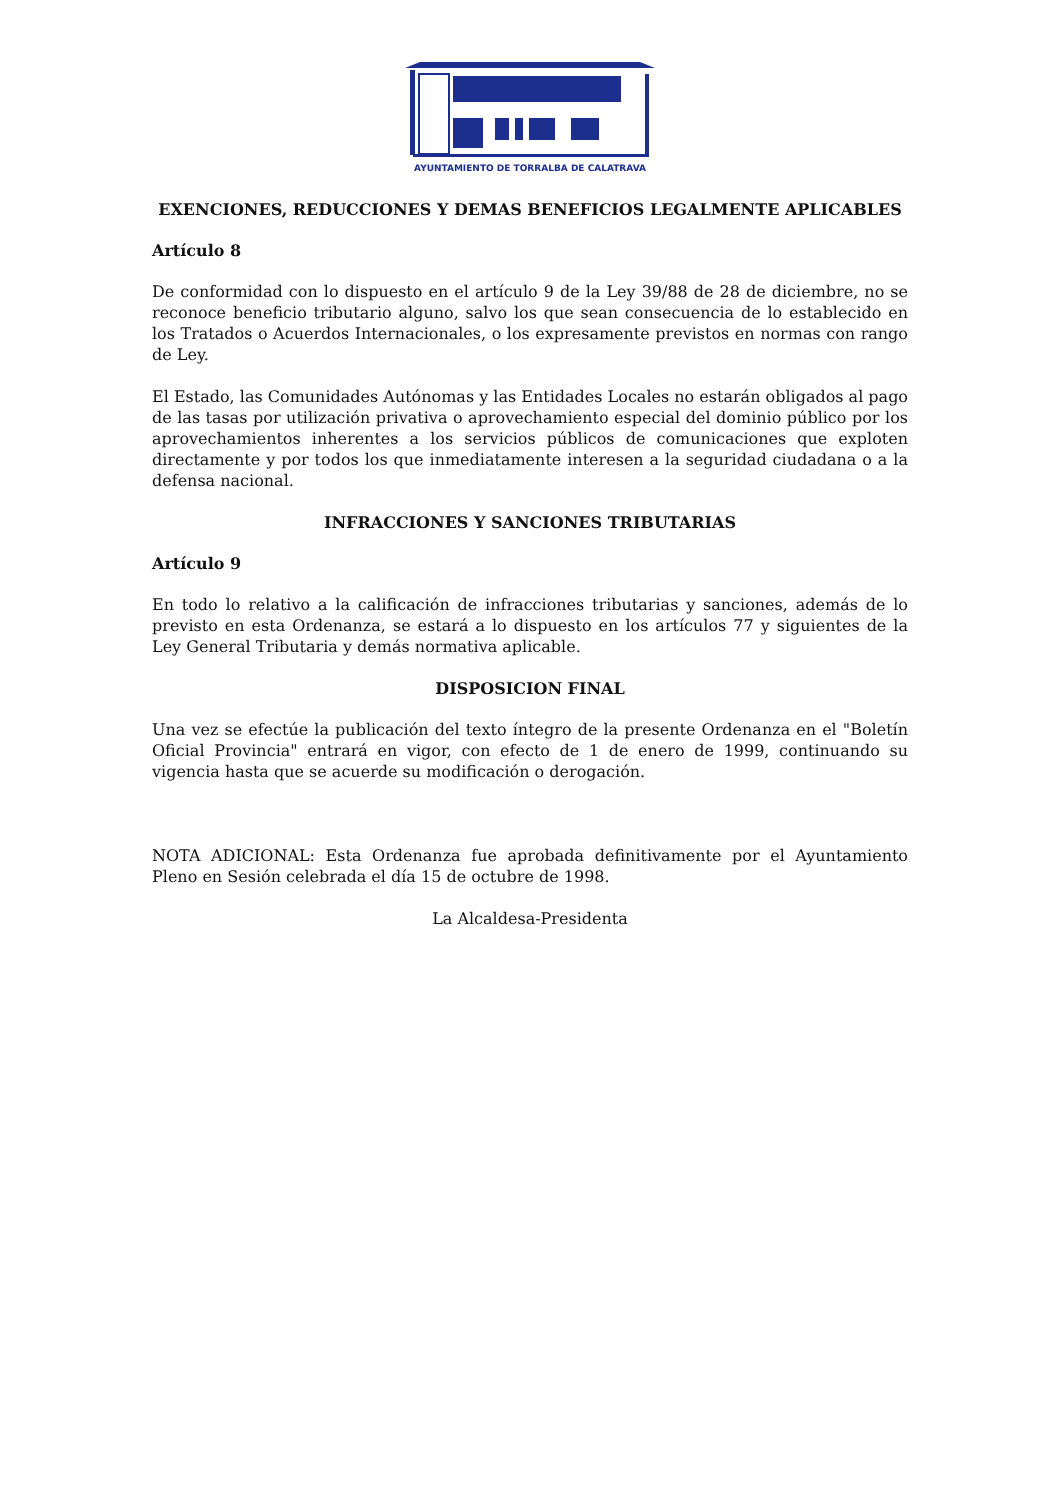AYUNTAMIENTO DE TORRALBA DE CALATRAVA
EXENCIONES, REDUCCIONES Y DEMAS BENEFICIOS LEGALMENTE APLICABLES
Artículo 8
De conformidad con lo dispuesto en el artículo 9 de la Ley 39/88 de 28 de diciembre, no se reconoce beneficio tributario alguno, salvo los que sean consecuencia de lo establecido en los Tratados o Acuerdos Internacionales, o los expresamente previstos en normas con rango de Ley.
El Estado, las Comunidades Autónomas y las Entidades Locales no estarán obligados al pago de las tasas por utilización privativa o aprovechamiento especial del dominio público por los aprovechamientos inherentes a los servicios públicos de comunicaciones que exploten directamente y por todos los que inmediatamente interesen a la seguridad ciudadana o a la defensa nacional.
INFRACCIONES Y SANCIONES TRIBUTARIAS
Artículo 9
En todo lo relativo a la calificación de infracciones tributarias y sanciones, además de lo previsto en esta Ordenanza, se estará a lo dispuesto en los artículos 77 y siguientes de la Ley General Tributaria y demás normativa aplicable.
DISPOSICION FINAL
Una vez se efectúe la publicación del texto íntegro de la presente Ordenanza en el "Boletín Oficial Provincia" entrará en vigor, con efecto de 1 de enero de 1999, continuando su vigencia hasta que se acuerde su modificación o derogación.
NOTA ADICIONAL: Esta Ordenanza fue aprobada definitivamente por el Ayuntamiento Pleno en Sesión celebrada el día 15 de octubre de 1998.
La Alcaldesa-Presidenta